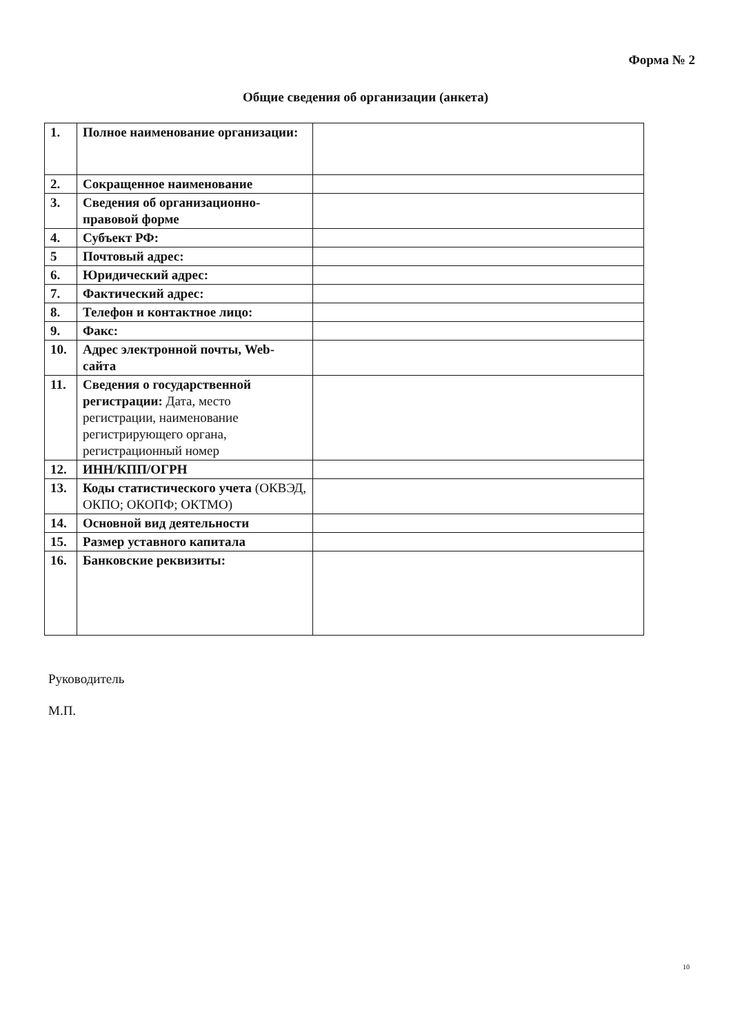Форма № 2
Общие сведения об организации (анкета)
| 1. | Полное наименование организации: | |
| 2. | Сокращенное наименование | |
| 3. | Сведения об организационно-правовой форме | |
| 4. | Субъект РФ: | |
| 5 | Почтовый адрес: | |
| 6. | Юридический адрес: | |
| 7. | Фактический адрес: | |
| 8. | Телефон и контактное лицо: | |
| 9. | Факс: | |
| 10. | Адрес электронной почты, Web-сайта | |
| 11. | Сведения о государственной регистрации: Дата, место регистрации, наименование регистрирующего органа, регистрационный номер | |
| 12. | ИНН/КПП/ОГРН | |
| 13. | Коды статистического учета (ОКВЭД, ОКПО; ОКОПФ; ОКТМО) | |
| 14. | Основной вид деятельности | |
| 15. | Размер уставного капитала | |
| 16. | Банковские реквизиты: | |
Руководитель
М.П.
10